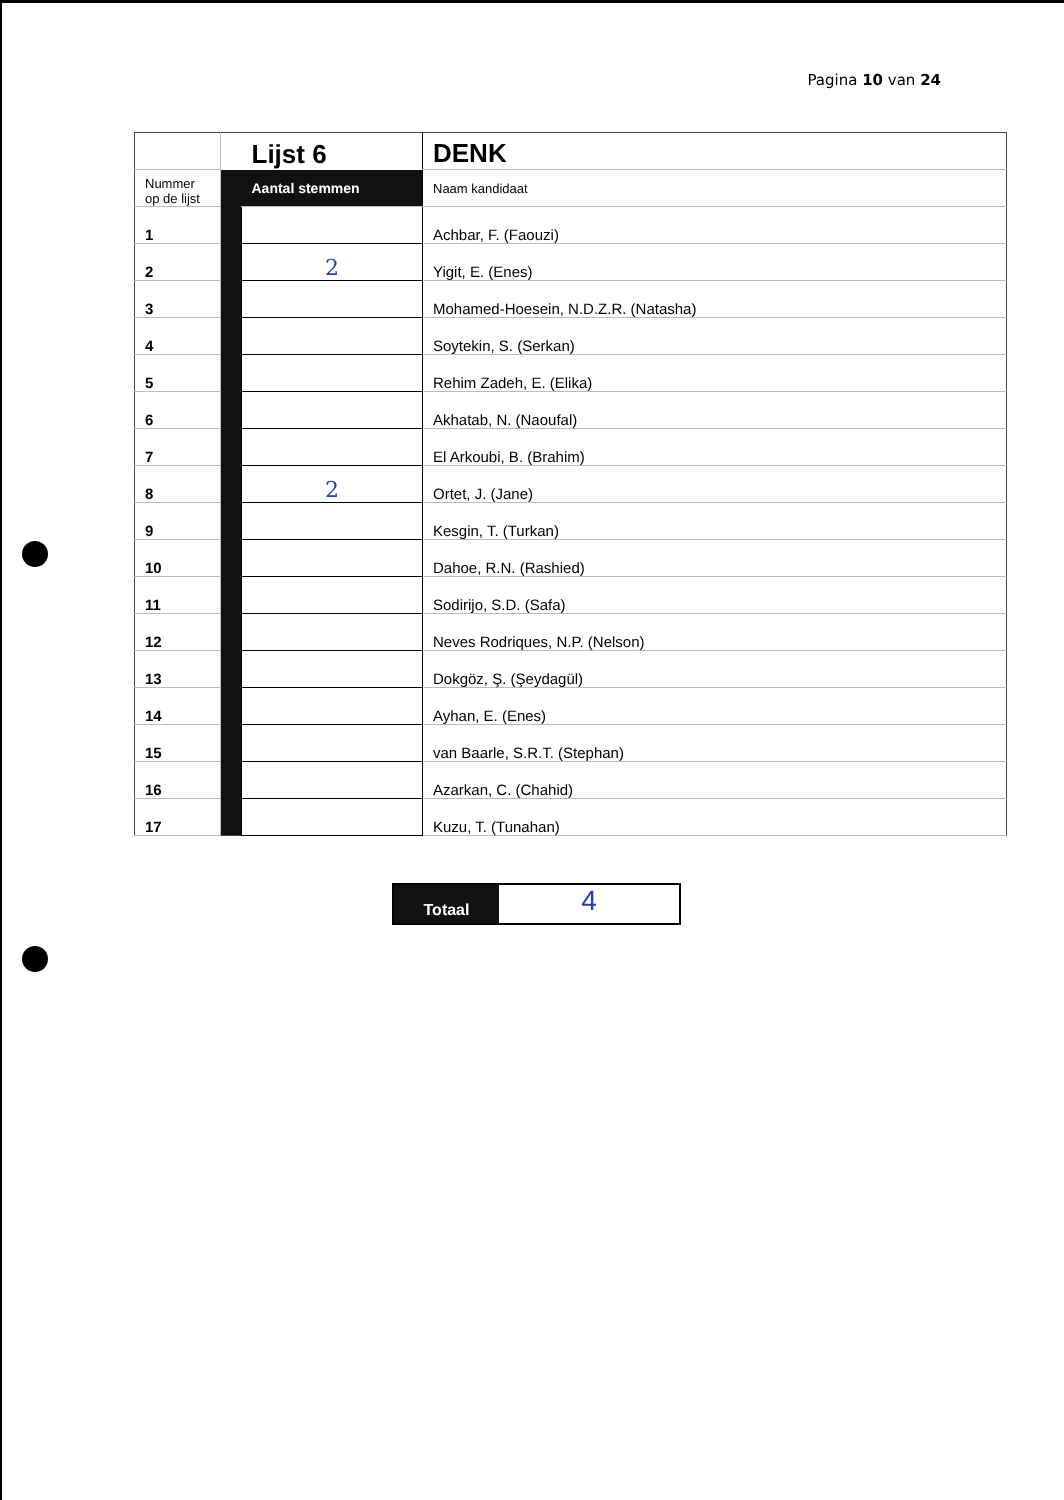Pagina 10 van 24
| | | Lijst 6 | DENK |
| Nummer op de lijst | | Aantal stemmen | Naam kandidaat |
| 1 | | | Achbar, F. (Faouzi) |
| 2 | | 2 | Yigit, E. (Enes) |
| 3 | | | Mohamed-Hoesein, N.D.Z.R. (Natasha) |
| 4 | | | Soytekin, S. (Serkan) |
| 5 | | | Rehim Zadeh, E. (Elika) |
| 6 | | | Akhatab, N. (Naoufal) |
| 7 | | | El Arkoubi, B. (Brahim) |
| 8 | | 2 | Ortet, J. (Jane) |
| 9 | | | Kesgin, T. (Turkan) |
| 10 | | | Dahoe, R.N. (Rashied) |
| 11 | | | Sodirijo, S.D. (Safa) |
| 12 | | | Neves Rodriques, N.P. (Nelson) |
| 13 | | | Dokgöz, Ş. (Şeydagül) |
| 14 | | | Ayhan, E. (Enes) |
| 15 | | | van Baarle, S.R.T. (Stephan) |
| 16 | | | Azarkan, C. (Chahid) |
| 17 | | | Kuzu, T. (Tunahan) |
Totaal
4